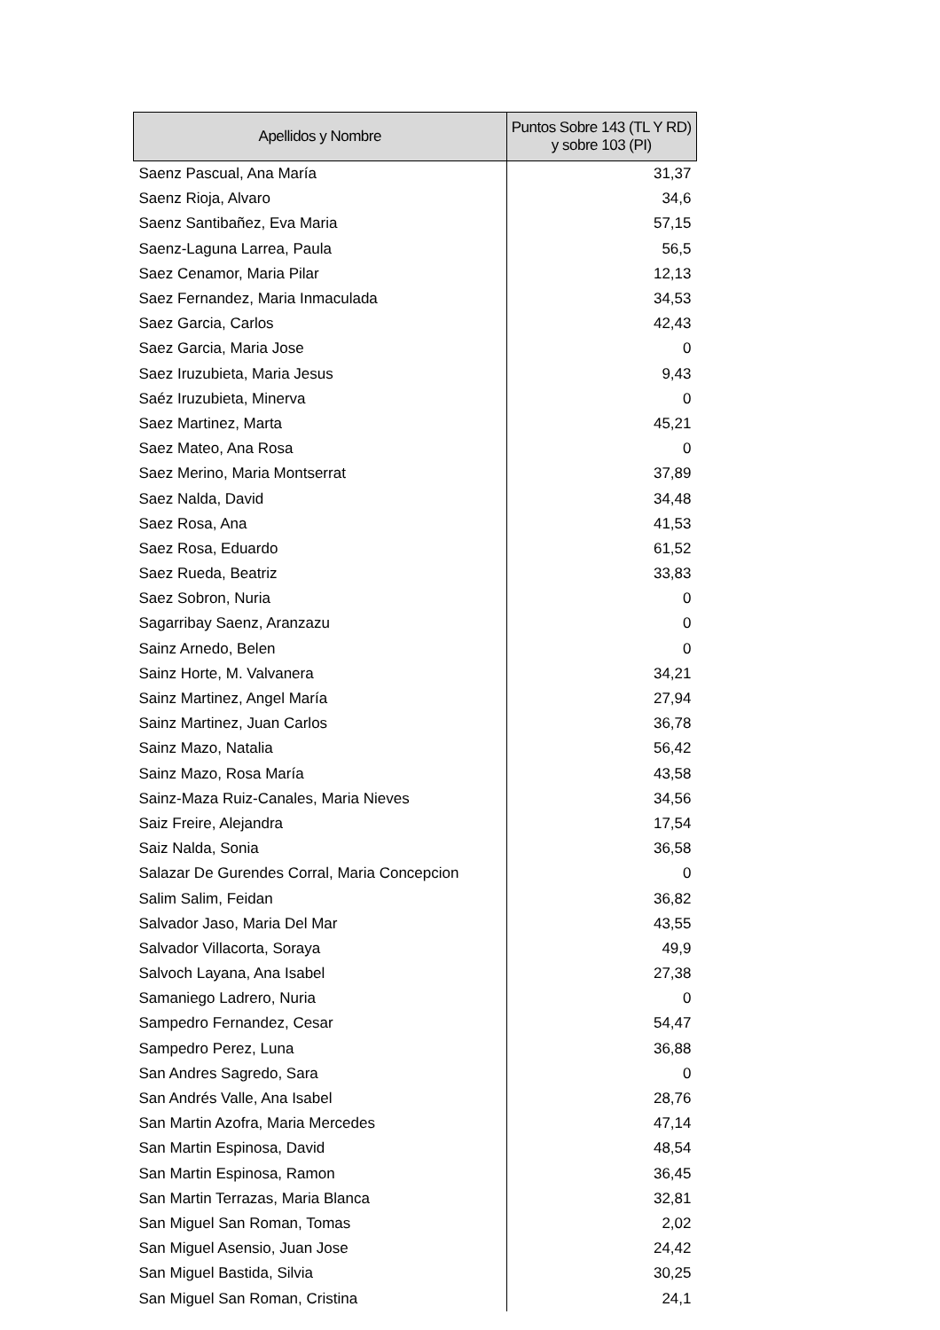| Apellidos y Nombre | Puntos Sobre 143 (TL Y RD) y sobre 103 (PI) |
| --- | --- |
| Saenz Pascual, Ana María | 31,37 |
| Saenz Rioja, Alvaro | 34,6 |
| Saenz Santibañez, Eva Maria | 57,15 |
| Saenz-Laguna Larrea, Paula | 56,5 |
| Saez Cenamor, Maria Pilar | 12,13 |
| Saez Fernandez, Maria Inmaculada | 34,53 |
| Saez Garcia, Carlos | 42,43 |
| Saez Garcia, Maria Jose | 0 |
| Saez Iruzubieta, Maria Jesus | 9,43 |
| Saéz Iruzubieta, Minerva | 0 |
| Saez Martinez, Marta | 45,21 |
| Saez Mateo, Ana Rosa | 0 |
| Saez Merino, Maria Montserrat | 37,89 |
| Saez Nalda, David | 34,48 |
| Saez Rosa, Ana | 41,53 |
| Saez Rosa, Eduardo | 61,52 |
| Saez Rueda, Beatriz | 33,83 |
| Saez Sobron, Nuria | 0 |
| Sagarribay Saenz, Aranzazu | 0 |
| Sainz Arnedo, Belen | 0 |
| Sainz Horte, M. Valvanera | 34,21 |
| Sainz Martinez, Angel María | 27,94 |
| Sainz Martinez, Juan Carlos | 36,78 |
| Sainz Mazo, Natalia | 56,42 |
| Sainz Mazo, Rosa María | 43,58 |
| Sainz-Maza Ruiz-Canales, Maria Nieves | 34,56 |
| Saiz Freire, Alejandra | 17,54 |
| Saiz Nalda, Sonia | 36,58 |
| Salazar De Gurendes Corral, Maria Concepcion | 0 |
| Salim Salim, Feidan | 36,82 |
| Salvador Jaso, Maria Del Mar | 43,55 |
| Salvador Villacorta, Soraya | 49,9 |
| Salvoch Layana, Ana Isabel | 27,38 |
| Samaniego Ladrero, Nuria | 0 |
| Sampedro Fernandez, Cesar | 54,47 |
| Sampedro Perez, Luna | 36,88 |
| San Andres Sagredo, Sara | 0 |
| San Andrés Valle, Ana Isabel | 28,76 |
| San Martin Azofra, Maria Mercedes | 47,14 |
| San Martin Espinosa, David | 48,54 |
| San Martin Espinosa, Ramon | 36,45 |
| San Martin Terrazas, Maria Blanca | 32,81 |
| San Miguel San Roman, Tomas | 2,02 |
| San Miguel Asensio, Juan Jose | 24,42 |
| San Miguel Bastida, Silvia | 30,25 |
| San Miguel San Roman, Cristina | 24,1 |